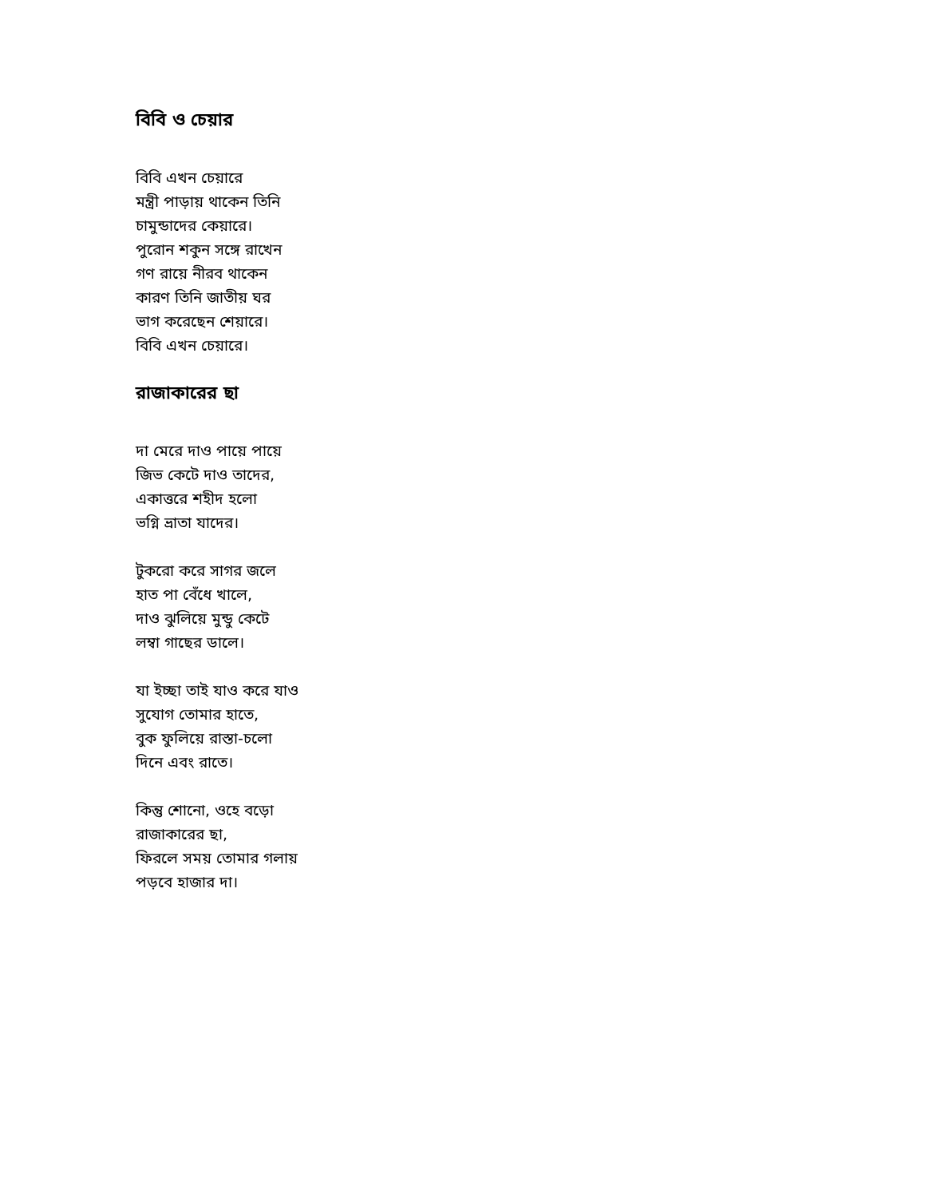বিবি ও চেয়ার
বিবি এখন চেয়ারে
মন্ত্রী পাড়ায় থাকেন তিনি
চামুন্ডাদের কেয়ারে।
পুরোন শকুন সঙ্গে রাখেন
গণ রায়ে নীরব থাকেন
কারণ তিনি জাতীয় ঘর
ভাগ করেছেন শেয়ারে।
বিবি এখন চেয়ারে।
রাজাকারের ছা
দা মেরে দাও পায়ে পায়ে
জিভ কেটে দাও তাদের,
একাত্তরে শহীদ হলো
ভগ্নি ভ্রাতা যাদের।
টুকরো করে সাগর জলে
হাত পা বেঁধে খালে,
দাও ঝুলিয়ে মুন্ডু কেটে
লম্বা গাছের ডালে।
যা ইচ্ছা তাই যাও করে যাও
সুযোগ তোমার হাতে,
বুক ফুলিয়ে রাস্তা-চলো
দিনে এবং রাতে।
কিন্তু শোনো, ওহে বড়ো
রাজাকারের ছা,
ফিরলে সময় তোমার গলায়
পড়বে হাজার দা।